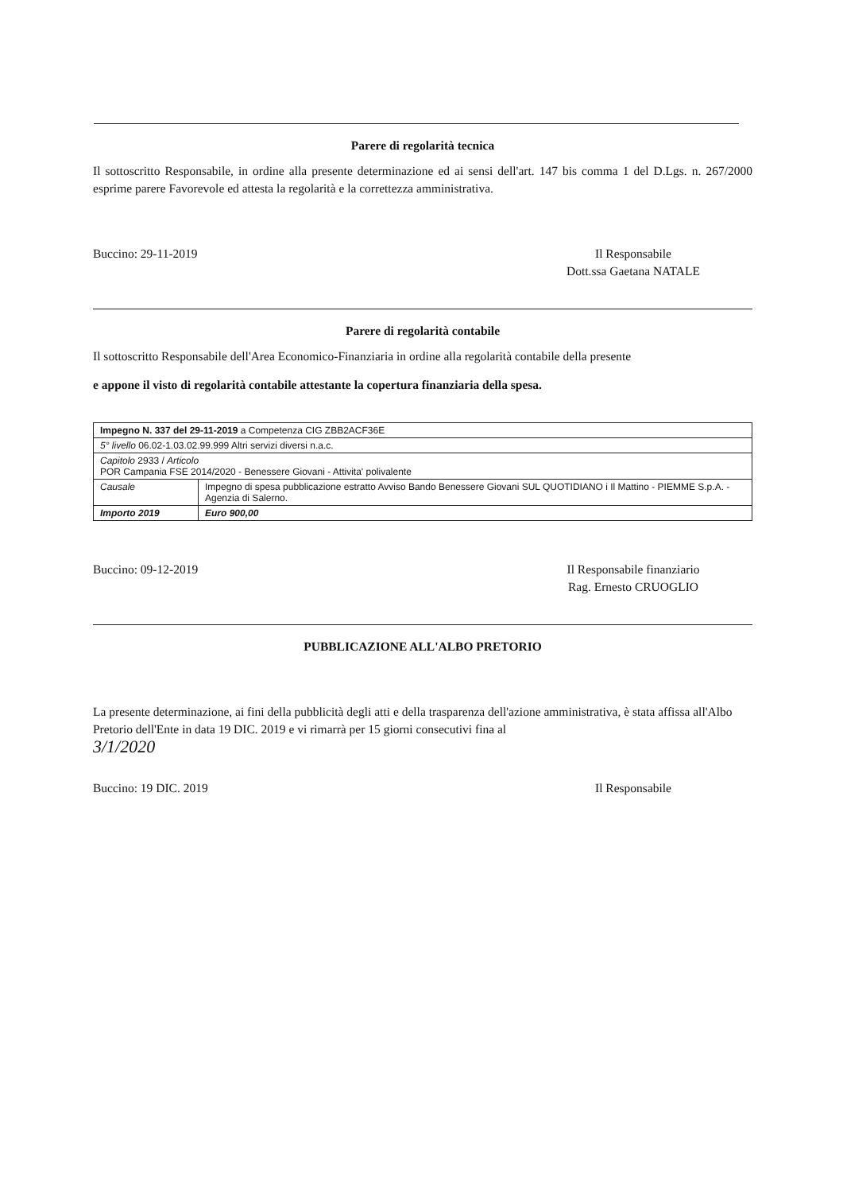Parere di regolarità tecnica
Il sottoscritto Responsabile, in ordine alla presente determinazione ed ai sensi dell'art. 147 bis comma 1 del D.Lgs. n. 267/2000 esprime parere Favorevole ed attesta la regolarità e la correttezza amministrativa.
Buccino: 29-11-2019 Il Responsabile
Dott.ssa Gaetana NATALE
Parere di regolarità contabile
Il sottoscritto Responsabile dell'Area Economico-Finanziaria in ordine alla regolarità contabile della presente
e appone il visto di regolarità contabile attestante la copertura finanziaria della spesa.
| Impegno N. 337 del 29-11-2019 a Competenza CIG ZBB2ACF36E | |
| 5° livello 06.02-1.03.02.99.999 Altri servizi diversi n.a.c. | |
| Capitolo 2933 / Articolo POR Campania FSE 2014/2020 - Benessere Giovani - Attivita' polivalente | |
| Causale | Impegno di spesa pubblicazione estratto Avviso Bando Benessere Giovani SUL QUOTIDIANO i Il Mattino - PIEMME S.p.A. - Agenzia di Salerno. |
| Importo 2019 | Euro 900,00 |
Buccino: 09-12-2019 Il Responsabile finanziario
Rag. Ernesto CRUOGLIO
PUBBLICAZIONE ALL'ALBO PRETORIO
La presente determinazione, ai fini della pubblicità degli atti e della trasparenza dell'azione amministrativa, è stata affissa all'Albo Pretorio dell'Ente in data 19 DIC. 2019 e vi rimarrà per 15 giorni consecutivi fina al
3/1/2020
Buccino: 19 DIC. 2019 Il Responsabile